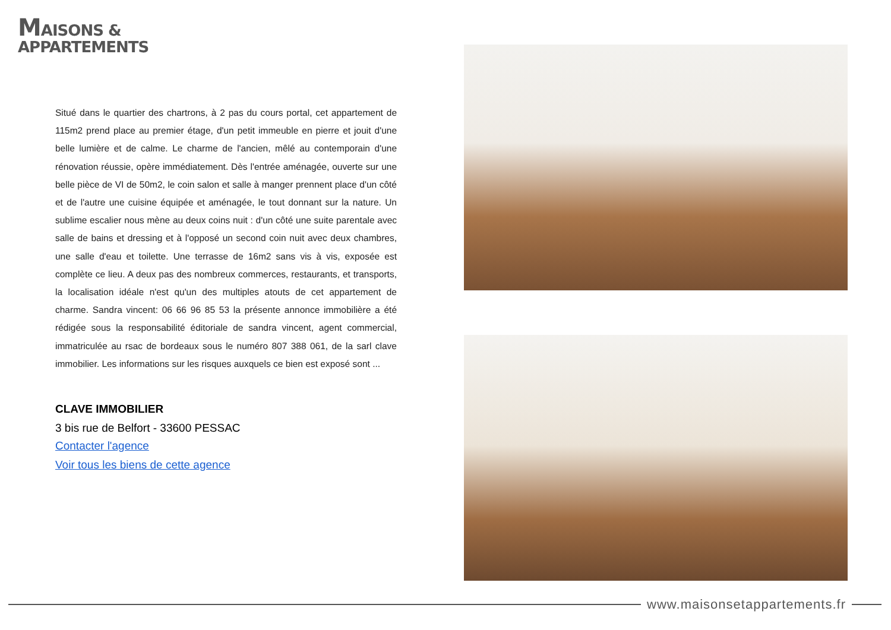MAISONS &
APPARTEMENTS
Situé dans le quartier des chartrons, à 2 pas du cours portal, cet appartement de 115m2 prend place au premier étage, d'un petit immeuble en pierre et jouit d'une belle lumière et de calme. Le charme de l'ancien, mêlé au contemporain d'une rénovation réussie, opère immédiatement. Dès l'entrée aménagée, ouverte sur une belle pièce de VI de 50m2, le coin salon et salle à manger prennent place d'un côté et de l'autre une cuisine équipée et aménagée, le tout donnant sur la nature. Un sublime escalier nous mène au deux coins nuit : d'un côté une suite parentale avec salle de bains et dressing et à l'opposé un second coin nuit avec deux chambres, une salle d'eau et toilette. Une terrasse de 16m2 sans vis à vis, exposée est complète ce lieu. A deux pas des nombreux commerces, restaurants, et transports, la localisation idéale n'est qu'un des multiples atouts de cet appartement de charme. Sandra vincent: 06 66 96 85 53 la présente annonce immobilière a été rédigée sous la responsabilité éditoriale de sandra vincent, agent commercial, immatriculée au rsac de bordeaux sous le numéro 807 388 061, de la sarl clave immobilier. Les informations sur les risques auxquels ce bien est exposé sont ...
CLAVE IMMOBILIER
3 bis rue de Belfort - 33600 PESSAC
Contacter l'agence
Voir tous les biens de cette agence
www.maisonsetappartements.fr